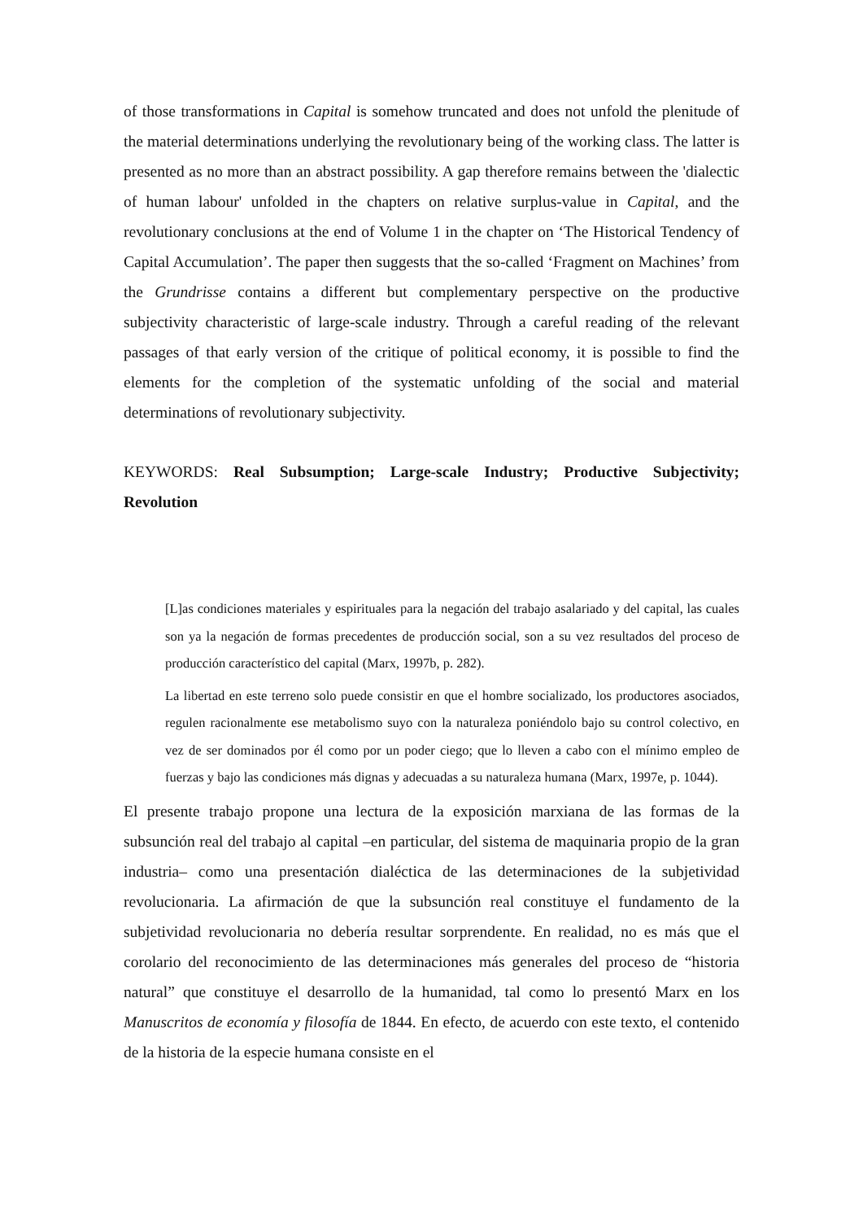of those transformations in Capital is somehow truncated and does not unfold the plenitude of the material determinations underlying the revolutionary being of the working class. The latter is presented as no more than an abstract possibility. A gap therefore remains between the 'dialectic of human labour' unfolded in the chapters on relative surplus-value in Capital, and the revolutionary conclusions at the end of Volume 1 in the chapter on ‘The Historical Tendency of Capital Accumulation’. The paper then suggests that the so-called ‘Fragment on Machines’ from the Grundrisse contains a different but complementary perspective on the productive subjectivity characteristic of large-scale industry. Through a careful reading of the relevant passages of that early version of the critique of political economy, it is possible to find the elements for the completion of the systematic unfolding of the social and material determinations of revolutionary subjectivity.
KEYWORDS: Real Subsumption; Large-scale Industry; Productive Subjectivity; Revolution
[L]as condiciones materiales y espirituales para la negación del trabajo asalariado y del capital, las cuales son ya la negación de formas precedentes de producción social, son a su vez resultados del proceso de producción característico del capital (Marx, 1997b, p. 282).
La libertad en este terreno solo puede consistir en que el hombre socializado, los productores asociados, regulen racionalmente ese metabolismo suyo con la naturaleza poniéndolo bajo su control colectivo, en vez de ser dominados por él como por un poder ciego; que lo lleven a cabo con el mínimo empleo de fuerzas y bajo las condiciones más dignas y adecuadas a su naturaleza humana (Marx, 1997e, p. 1044).
El presente trabajo propone una lectura de la exposición marxiana de las formas de la subsunción real del trabajo al capital –en particular, del sistema de maquinaria propio de la gran industria– como una presentación dialéctica de las determinaciones de la subjetividad revolucionaria. La afirmación de que la subsunción real constituye el fundamento de la subjetividad revolucionaria no debería resultar sorprendente. En realidad, no es más que el corolario del reconocimiento de las determinaciones más generales del proceso de “historia natural” que constituye el desarrollo de la humanidad, tal como lo presentó Marx en los Manuscritos de economía y filosofía de 1844. En efecto, de acuerdo con este texto, el contenido de la historia de la especie humana consiste en el